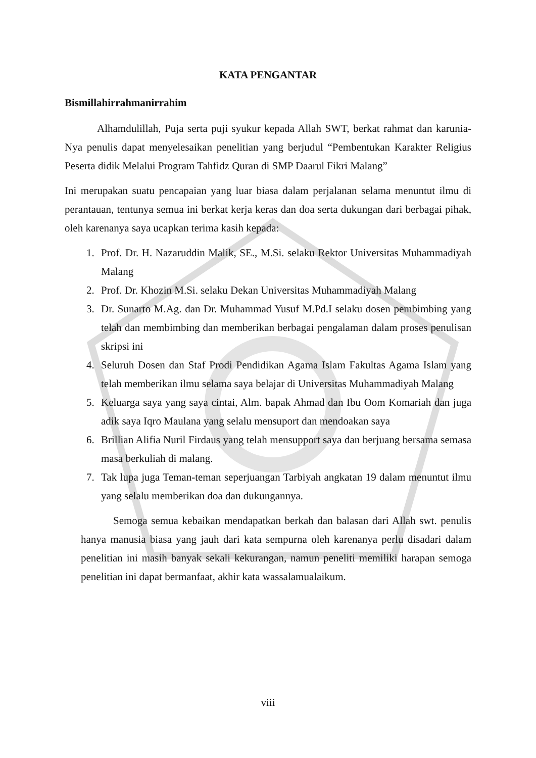KATA PENGANTAR
Bismillahirrahmanirrahim
Alhamdulillah, Puja serta puji syukur kepada Allah SWT, berkat rahmat dan karunia-Nya penulis dapat menyelesaikan penelitian yang berjudul “Pembentukan Karakter Religius Peserta didik Melalui Program Tahfidz Quran di SMP Daarul Fikri Malang”
Ini merupakan suatu pencapaian yang luar biasa dalam perjalanan selama menuntut ilmu di perantauan, tentunya semua ini berkat kerja keras dan doa serta dukungan dari berbagai pihak, oleh karenanya saya ucapkan terima kasih kepada:
1. Prof. Dr. H. Nazaruddin Malik, SE., M.Si. selaku Rektor Universitas Muhammadiyah Malang
2. Prof. Dr. Khozin M.Si. selaku Dekan Universitas Muhammadiyah Malang
3. Dr. Sunarto M.Ag. dan Dr. Muhammad Yusuf M.Pd.I selaku dosen pembimbing yang telah dan membimbing dan memberikan berbagai pengalaman dalam proses penulisan skripsi ini
4. Seluruh Dosen dan Staf Prodi Pendidikan Agama Islam Fakultas Agama Islam yang telah memberikan ilmu selama saya belajar di Universitas Muhammadiyah Malang
5. Keluarga saya yang saya cintai, Alm. bapak Ahmad dan Ibu Oom Komariah dan juga adik saya Iqro Maulana yang selalu mensuport dan mendoakan saya
6. Brillian Alifia Nuril Firdaus yang telah mensupport saya dan berjuang bersama semasa masa berkuliah di malang.
7. Tak lupa juga Teman-teman seperjuangan Tarbiyah angkatan 19 dalam menuntut ilmu yang selalu memberikan doa dan dukungannya.
Semoga semua kebaikan mendapatkan berkah dan balasan dari Allah swt. penulis hanya manusia biasa yang jauh dari kata sempurna oleh karenanya perlu disadari dalam penelitian ini masih banyak sekali kekurangan, namun peneliti memiliki harapan semoga penelitian ini dapat bermanfaat, akhir kata wassalamualaikum.
viii